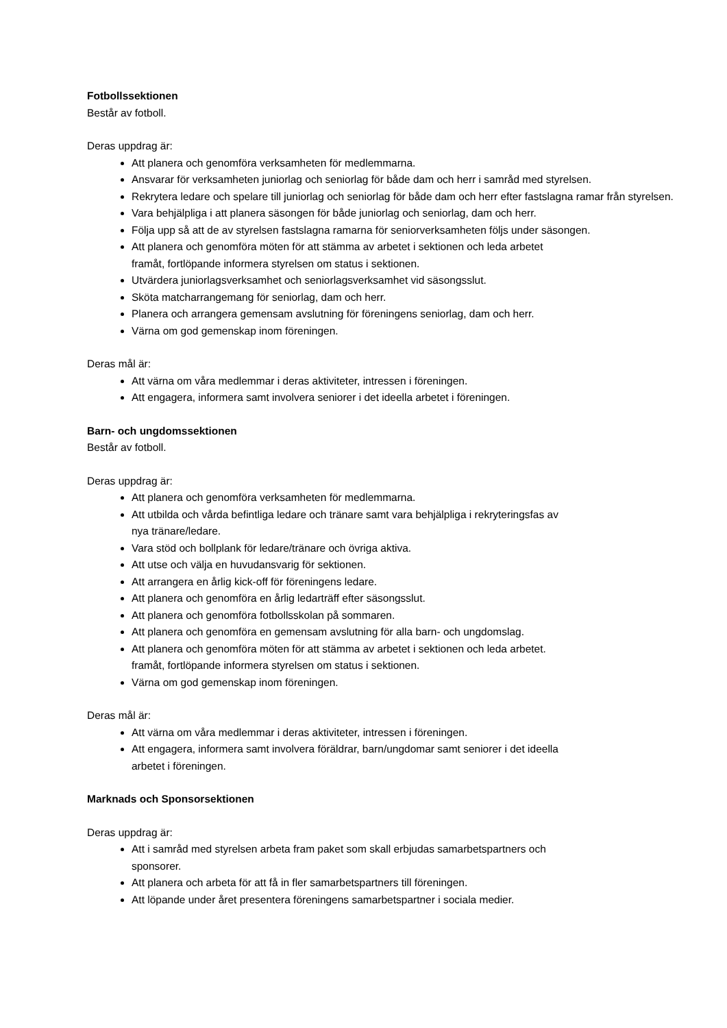Fotbollssektionen
Består av fotboll.
Deras uppdrag är:
Att planera och genomföra verksamheten för medlemmarna.
Ansvarar för verksamheten juniorlag och seniorlag för både dam och herr i samråd med styrelsen.
Rekrytera ledare och spelare till juniorlag och seniorlag för både dam och herr efter fastslagna ramar från styrelsen.
Vara behjälpliga i att planera säsongen för både juniorlag och seniorlag, dam och herr.
Följa upp så att de av styrelsen fastslagna ramarna för seniorverksamheten följs under säsongen.
Att planera och genomföra möten för att stämma av arbetet i sektionen och leda arbetet
framåt, fortlöpande informera styrelsen om status i sektionen.
Utvärdera juniorlagsverksamhet och seniorlagsverksamhet vid säsongsslut.
Sköta matcharrangemang för seniorlag, dam och herr.
Planera och arrangera gemensam avslutning för föreningens seniorlag, dam och herr.
Värna om god gemenskap inom föreningen.
Deras mål är:
Att värna om våra medlemmar i deras aktiviteter, intressen i föreningen.
Att engagera, informera samt involvera seniorer i det ideella arbetet i föreningen.
Barn- och ungdomssektionen
Består av fotboll.
Deras uppdrag är:
Att planera och genomföra verksamheten för medlemmarna.
Att utbilda och vårda befintliga ledare och tränare samt vara behjälpliga i rekryteringsfas av
nya tränare/ledare.
Vara stöd och bollplank för ledare/tränare och övriga aktiva.
Att utse och välja en huvudansvarig för sektionen.
Att arrangera en årlig kick-off för föreningens ledare.
Att planera och genomföra en årlig ledarträff efter säsongsslut.
Att planera och genomföra fotbollsskolan på sommaren.
Att planera och genomföra en gemensam avslutning för alla barn- och ungdomslag.
Att planera och genomföra möten för att stämma av arbetet i sektionen och leda arbetet.
framåt, fortlöpande informera styrelsen om status i sektionen.
Värna om god gemenskap inom föreningen.
Deras mål är:
Att värna om våra medlemmar i deras aktiviteter, intressen i föreningen.
Att engagera, informera samt involvera föräldrar, barn/ungdomar samt seniorer i det ideella
arbetet i föreningen.
Marknads och Sponsorsektionen
Deras uppdrag är:
Att i samråd med styrelsen arbeta fram paket som skall erbjudas samarbetspartners och
sponsorer.
Att planera och arbeta för att få in fler samarbetspartners till föreningen.
Att löpande under året presentera föreningens samarbetspartner i sociala medier.